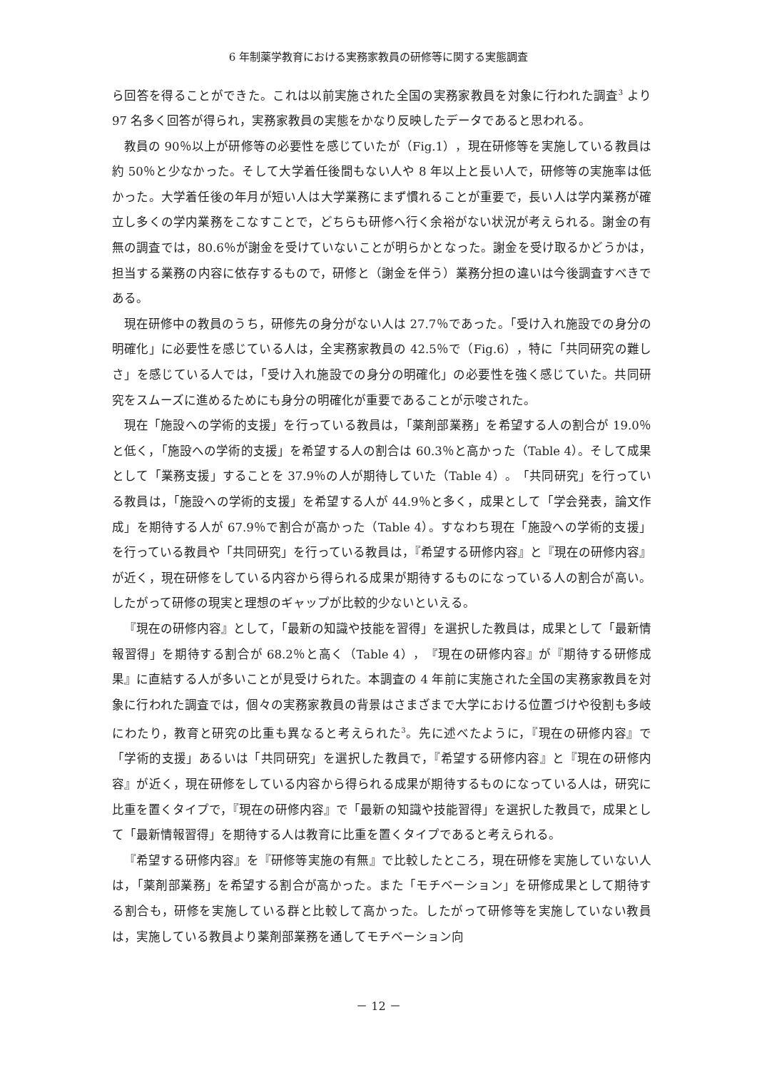6 年制薬学教育における実務家教員の研修等に関する実態調査
ら回答を得ることができた。これは以前実施された全国の実務家教員を対象に行われた調査<sup>3</sup> より 97 名多く回答が得られ，実務家教員の実態をかなり反映したデータであると思われる。
教員の 90％以上が研修等の必要性を感じていたが（Fig.1），現在研修等を実施している教員は約 50％と少なかった。そして大学着任後間もない人や 8 年以上と長い人で，研修等の実施率は低かった。大学着任後の年月が短い人は大学業務にまず慣れることが重要で，長い人は学内業務が確立し多くの学内業務をこなすことで，どちらも研修へ行く余裕がない状況が考えられる。謝金の有無の調査では，80.6％が謝金を受けていないことが明らかとなった。謝金を受け取るかどうかは，担当する業務の内容に依存するもので，研修と（謝金を伴う）業務分担の違いは今後調査すべきである。
現在研修中の教員のうち，研修先の身分がない人は 27.7％であった。「受け入れ施設での身分の明確化」に必要性を感じている人は，全実務家教員の 42.5％で（Fig.6），特に「共同研究の難しさ」を感じている人では，「受け入れ施設での身分の明確化」の必要性を強く感じていた。共同研究をスムーズに進めるためにも身分の明確化が重要であることが示唆された。
現在「施設への学術的支援」を行っている教員は，「薬剤部業務」を希望する人の割合が 19.0％と低く，「施設への学術的支援」を希望する人の割合は 60.3％と高かった（Table 4）。そして成果として「業務支援」することを 37.9％の人が期待していた（Table 4）。「共同研究」を行っている教員は，「施設への学術的支援」を希望する人が 44.9％と多く，成果として「学会発表，論文作成」を期待する人が 67.9％で割合が高かった（Table 4）。すなわち現在「施設への学術的支援」を行っている教員や「共同研究」を行っている教員は，『希望する研修内容』と『現在の研修内容』が近く，現在研修をしている内容から得られる成果が期待するものになっている人の割合が高い。したがって研修の現実と理想のギャップが比較的少ないといえる。
『現在の研修内容』として，「最新の知識や技能を習得」を選択した教員は，成果として「最新情報習得」を期待する割合が 68.2％と高く（Table 4），『現在の研修内容』が『期待する研修成果』に直結する人が多いことが見受けられた。本調査の 4 年前に実施された全国の実務家教員を対象に行われた調査では，個々の実務家教員の背景はさまざまで大学における位置づけや役割も多岐にわたり，教育と研究の比重も異なると考えられた<sup>3</sup>。先に述べたように，『現在の研修内容』で「学術的支援」あるいは「共同研究」を選択した教員で，『希望する研修内容』と『現在の研修内容』が近く，現在研修をしている内容から得られる成果が期待するものになっている人は，研究に比重を置くタイプで，『現在の研修内容』で「最新の知識や技能習得」を選択した教員で，成果として「最新情報習得」を期待する人は教育に比重を置くタイプであると考えられる。
『希望する研修内容』を『研修等実施の有無』で比較したところ，現在研修を実施していない人は，「薬剤部業務」を希望する割合が高かった。また「モチベーション」を研修成果として期待する割合も，研修を実施している群と比較して高かった。したがって研修等を実施していない教員は，実施している教員より薬剤部業務を通してモチベーション向
－ 12 －